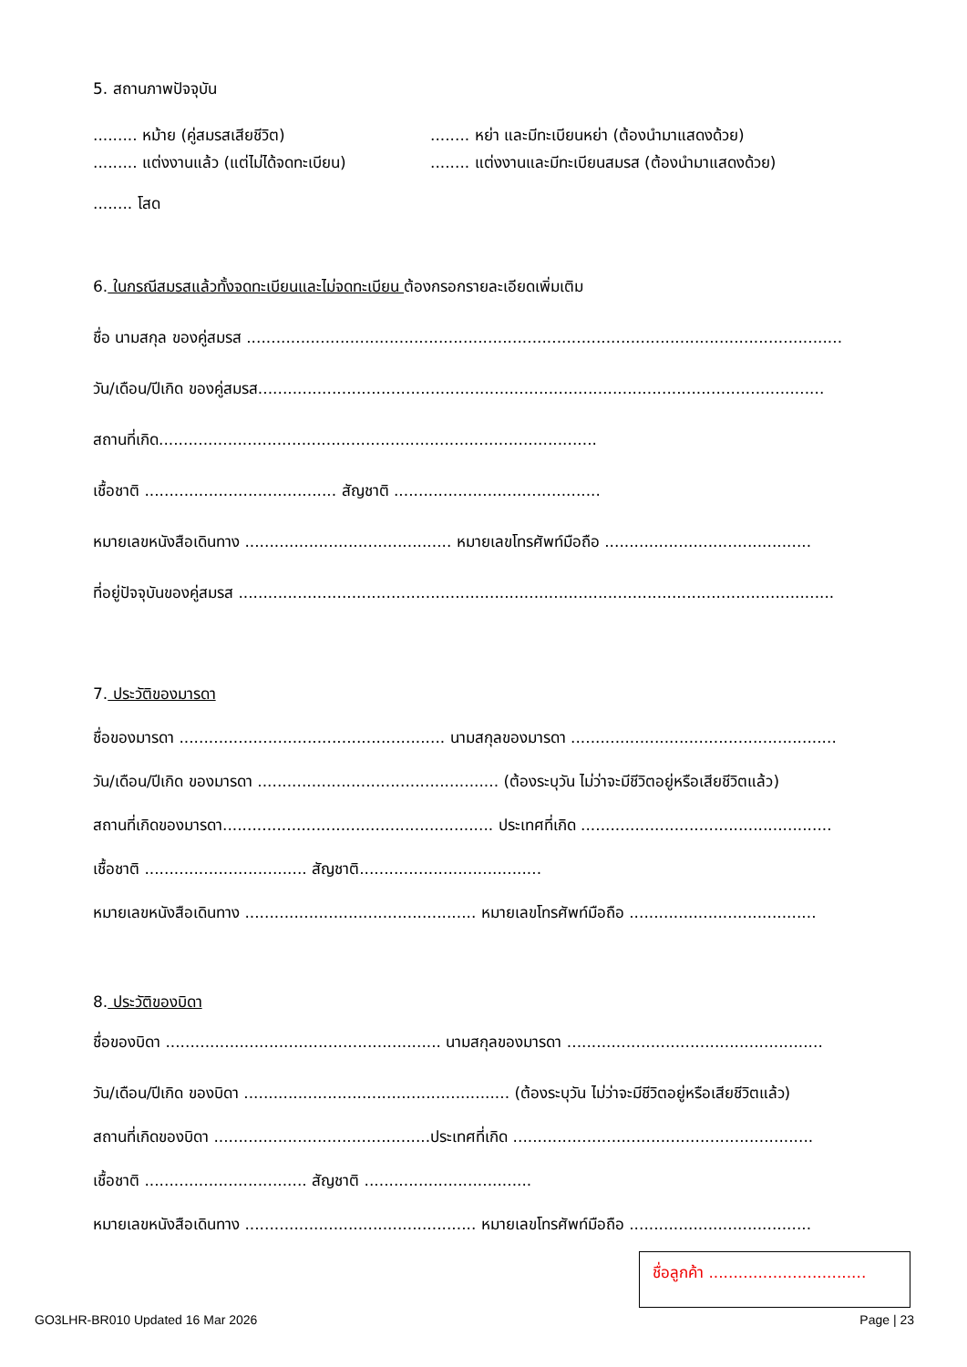5. สถานภาพปัจจุบัน
......... หม้าย (คู่สมรสเสียชีวิต)
........ หย่า และมีทะเบียนหย่า (ต้องนำมาแสดงด้วย)
......... แต่งงานแล้ว (แต่ไม่ได้จดทะเบียน)
........ แต่งงานและมีทะเบียนสมรส (ต้องนำมาแสดงด้วย)
........ โสด
6. ในกรณีสมรสแล้วทั้งจดทะเบียนและไม่จดทะเบียน ต้องกรอกรายละเอียดเพิ่มเติม
ชื่อ นามสกุล ของคู่สมรส .........................................................................................................................
วัน/เดือน/ปีเกิด ของคู่สมรส...................................................................................................................
สถานที่เกิด.........................................................................................
เชื้อชาติ ....................................... สัญชาติ ..........................................
หมายเลขหนังสือเดินทาง .......................................... หมายเลขโทรศัพท์มือถือ ..........................................
ที่อยู่ปัจจุบันของคู่สมรส .........................................................................................................................
7. ประวัติของมารดา
ชื่อของมารดา ...................................................... นามสกุลของมารดา ......................................................
วัน/เดือน/ปีเกิด ของมารดา ................................................. (ต้องระบุวัน ไม่ว่าจะมีชีวิตอยู่หรือเสียชีวิตแล้ว)
สถานที่เกิดของมารดา....................................................... ประเทศที่เกิด ...................................................
เชื้อชาติ ................................. สัญชาติ.....................................
หมายเลขหนังสือเดินทาง ............................................... หมายเลขโทรศัพท์มือถือ ......................................
8. ประวัติของบิดา
ชื่อของบิดา ........................................................ นามสกุลของมารดา ....................................................
วัน/เดือน/ปีเกิด ของบิดา ...................................................... (ต้องระบุวัน ไม่ว่าจะมีชีวิตอยู่หรือเสียชีวิตแล้ว)
สถานที่เกิดของบิดา ............................................ประเทศที่เกิด .............................................................
เชื้อชาติ ................................. สัญชาติ ..................................
หมายเลขหนังสือเดินทาง ............................................... หมายเลขโทรศัพท์มือถือ .....................................
ชื่อลูกค้า ................................
GO3LHR-BR010 Updated 16 Mar 2026 Page | 23